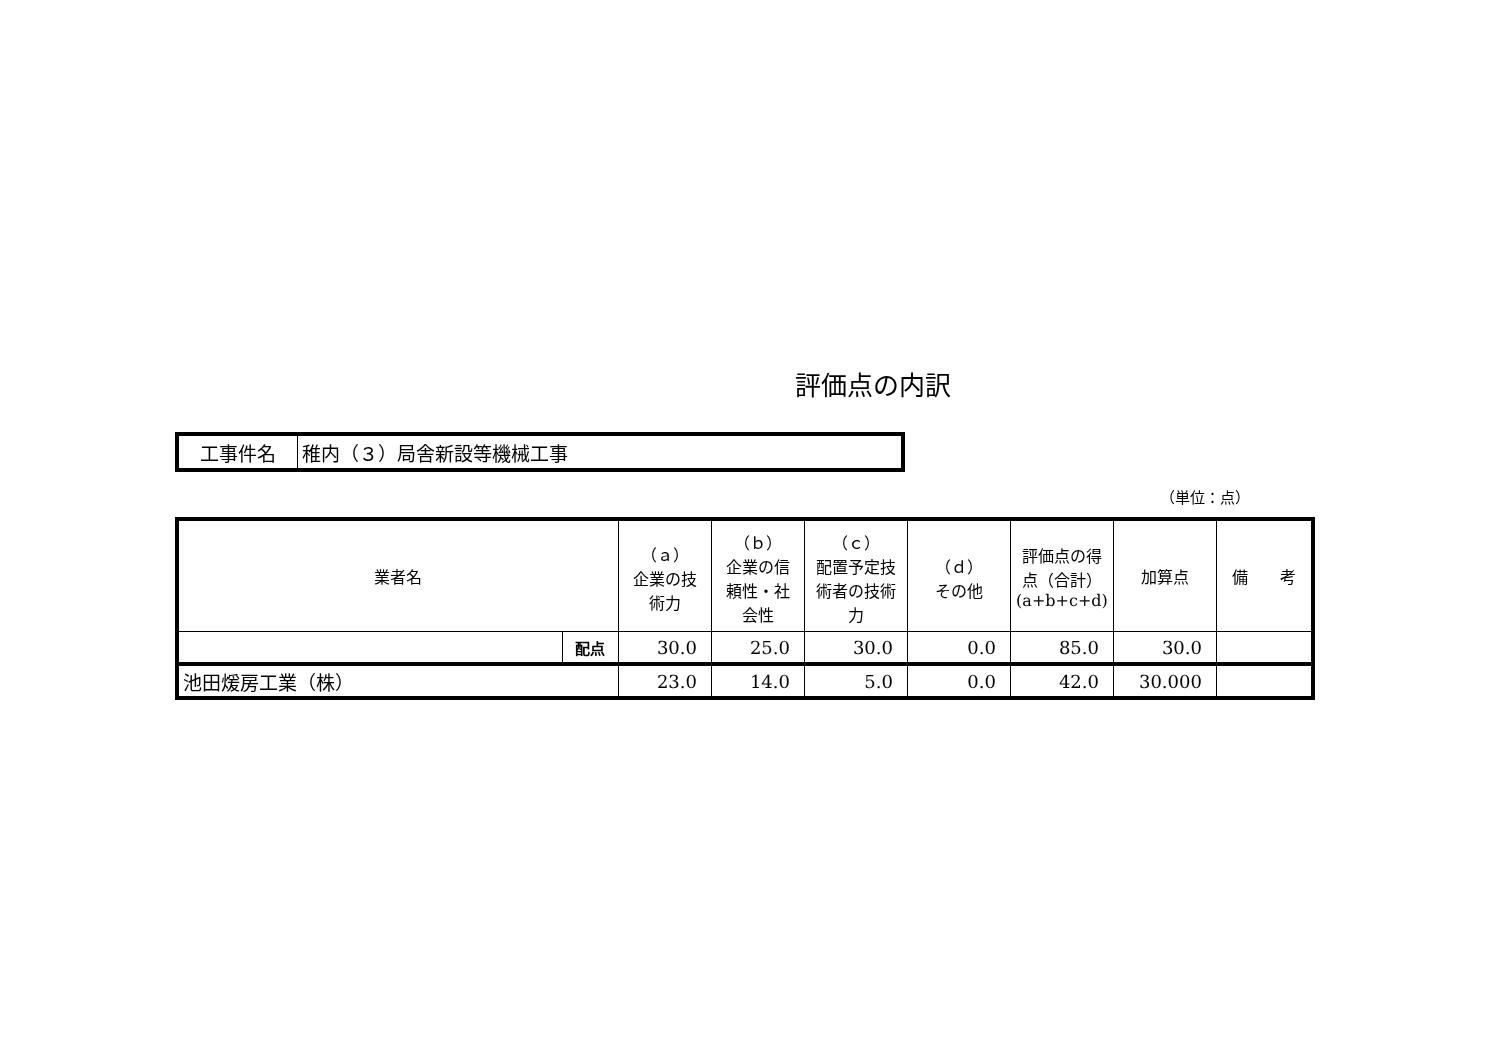評価点の内訳
| 工事件名 | 稚内（３）局舎新設等機械工事 |
（単位：点）
| 業者名 | | （ａ） 企業の技 術力 | （ｂ） 企業の信 頼性・社 会性 | （ｃ） 配置予定技 術者の技術 力 | （ｄ） その他 | 評価点の得 点（合計） (a+b+c+d) | 加算点 | 備 考 |
| --- | --- | --- | --- | --- | --- | --- | --- | --- |
| | 配点 | 30.0 | 25.0 | 30.0 | 0.0 | 85.0 | 30.0 | |
| 池田煖房工業（株） | | 23.0 | 14.0 | 5.0 | 0.0 | 42.0 | 30.000 | |